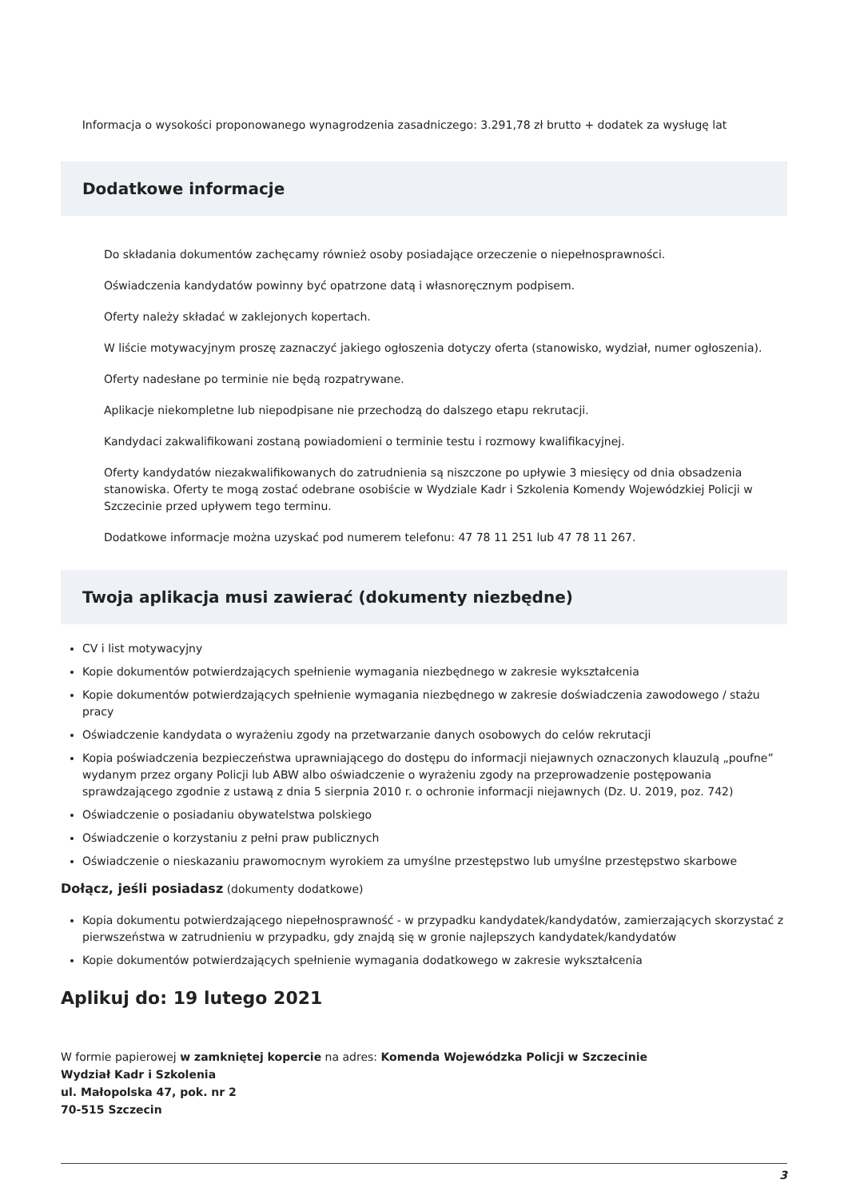Informacja o wysokości proponowanego wynagrodzenia zasadniczego: 3.291,78 zł brutto + dodatek za wysługę lat
Dodatkowe informacje
Do składania dokumentów zachęcamy również osoby posiadające orzeczenie o niepełnosprawności.
Oświadczenia kandydatów powinny być opatrzone datą i własnoręcznym podpisem.
Oferty należy składać w zaklejonych kopertach.
W liście motywacyjnym proszę zaznaczyć jakiego ogłoszenia dotyczy oferta (stanowisko, wydział, numer ogłoszenia).
Oferty nadesłane po terminie nie będą rozpatrywane.
Aplikacje niekompletne lub niepodpisane nie przechodzą do dalszego etapu rekrutacji.
Kandydaci zakwalifikowani zostaną powiadomieni o terminie testu i rozmowy kwalifikacyjnej.
Oferty kandydatów niezakwalifikowanych do zatrudnienia są niszczone po upływie 3 miesięcy od dnia obsadzenia stanowiska. Oferty te mogą zostać odebrane osobiście w Wydziale Kadr i Szkolenia Komendy Wojewódzkiej Policji w Szczecinie przed upływem tego terminu.
Dodatkowe informacje można uzyskać pod numerem telefonu: 47 78 11 251 lub 47 78 11 267.
Twoja aplikacja musi zawierać (dokumenty niezbędne)
CV i list motywacyjny
Kopie dokumentów potwierdzających spełnienie wymagania niezbędnego w zakresie wykształcenia
Kopie dokumentów potwierdzających spełnienie wymagania niezbędnego w zakresie doświadczenia zawodowego / stażu pracy
Oświadczenie kandydata o wyrażeniu zgody na przetwarzanie danych osobowych do celów rekrutacji
Kopia poświadczenia bezpieczeństwa uprawniającego do dostępu do informacji niejawnych oznaczonych klauzulą „poufne” wydanym przez organy Policji lub ABW albo oświadczenie o wyrażeniu zgody na przeprowadzenie postępowania sprawdzającego zgodnie z ustawą z dnia 5 sierpnia 2010 r. o ochronie informacji niejawnych (Dz. U. 2019, poz. 742)
Oświadczenie o posiadaniu obywatelstwa polskiego
Oświadczenie o korzystaniu z pełni praw publicznych
Oświadczenie o nieskazaniu prawomocnym wyrokiem za umyślne przestępstwo lub umyślne przestępstwo skarbowe
Dołącz, jeśli posiadasz (dokumenty dodatkowe)
Kopia dokumentu potwierdzającego niepełnosprawność - w przypadku kandydatek/kandydatów, zamierzających skorzystać z pierwszeństwa w zatrudnieniu w przypadku, gdy znajdą się w gronie najlepszych kandydatek/kandydatów
Kopie dokumentów potwierdzających spełnienie wymagania dodatkowego w zakresie wykształcenia
Aplikuj do: 19 lutego 2021
W formie papierowej w zamkniętej kopercie na adres: Komenda Wojewódzka Policji w Szczecinie
Wydział Kadr i Szkolenia
ul. Małopolska 47, pok. nr 2
70-515 Szczecin
3